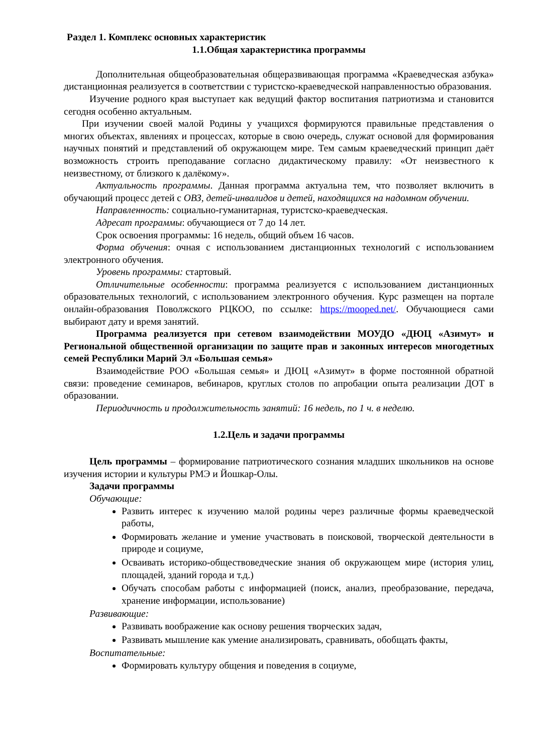Раздел 1. Комплекс основных характеристик
1.1.Общая характеристика программы
Дополнительная общеобразовательная общеразвивающая программа «Краеведческая азбука» дистанционная реализуется в соответствии с туристско-краеведческой направленностью образования.
Изучение родного края выступает как ведущий фактор воспитания патриотизма и становится сегодня особенно актуальным.
При изучении своей малой Родины у учащихся формируются правильные представления о многих объектах, явлениях и процессах, которые в свою очередь, служат основой для формирования научных понятий и представлений об окружающем мире. Тем самым краеведческий принцип даёт возможность строить преподавание согласно дидактическому правилу: «От неизвестного к неизвестному, от близкого к далёкому».
Актуальность программы. Данная программа актуальна тем, что позволяет включить в обучающий процесс детей с ОВЗ, детей-инвалидов и детей, находящихся на надомном обучении.
Направленность: социально-гуманитарная, туристско-краеведческая.
Адресат программы: обучающиеся от 7 до 14 лет.
Срок освоения программы: 16 недель, общий объем 16 часов.
Форма обучения: очная с использованием дистанционных технологий с использованием электронного обучения.
Уровень программы: стартовый.
Отличительные особенности: программа реализуется с использованием дистанционных образовательных технологий, с использованием электронного обучения. Курс размещен на портале онлайн-образования Поволжского РЦКОО, по ссылке: https://mooped.net/. Обучающиеся сами выбирают дату и время занятий.
Программа реализуется при сетевом взаимодействии МОУДО «ДЮЦ «Азимут» и Региональной общественной организации по защите прав и законных интересов многодетных семей Республики Марий Эл «Большая семья»
Взаимодействие РОО «Большая семья» и ДЮЦ «Азимут» в форме постоянной обратной связи: проведение семинаров, вебинаров, круглых столов по апробации опыта реализации ДОТ в образовании.
Периодичность и продолжительность занятий: 16 недель, по 1 ч. в неделю.
1.2.Цель и задачи программы
Цель программы – формирование патриотического сознания младших школьников на основе изучения истории и культуры РМЭ и Йошкар-Олы.
Задачи программы
Обучающие:
Развить интерес к изучению малой родины через различные формы краеведческой работы,
Формировать желание и умение участвовать в поисковой, творческой деятельности в природе и социуме,
Осваивать историко-обществоведческие знания об окружающем мире (история улиц, площадей, зданий города и т.д.)
Обучать способам работы с информацией (поиск, анализ, преобразование, передача, хранение информации, использование)
Развивающие:
Развивать воображение как основу решения творческих задач,
Развивать мышление как умение анализировать, сравнивать, обобщать факты,
Воспитательные:
Формировать культуру общения и поведения в социуме,